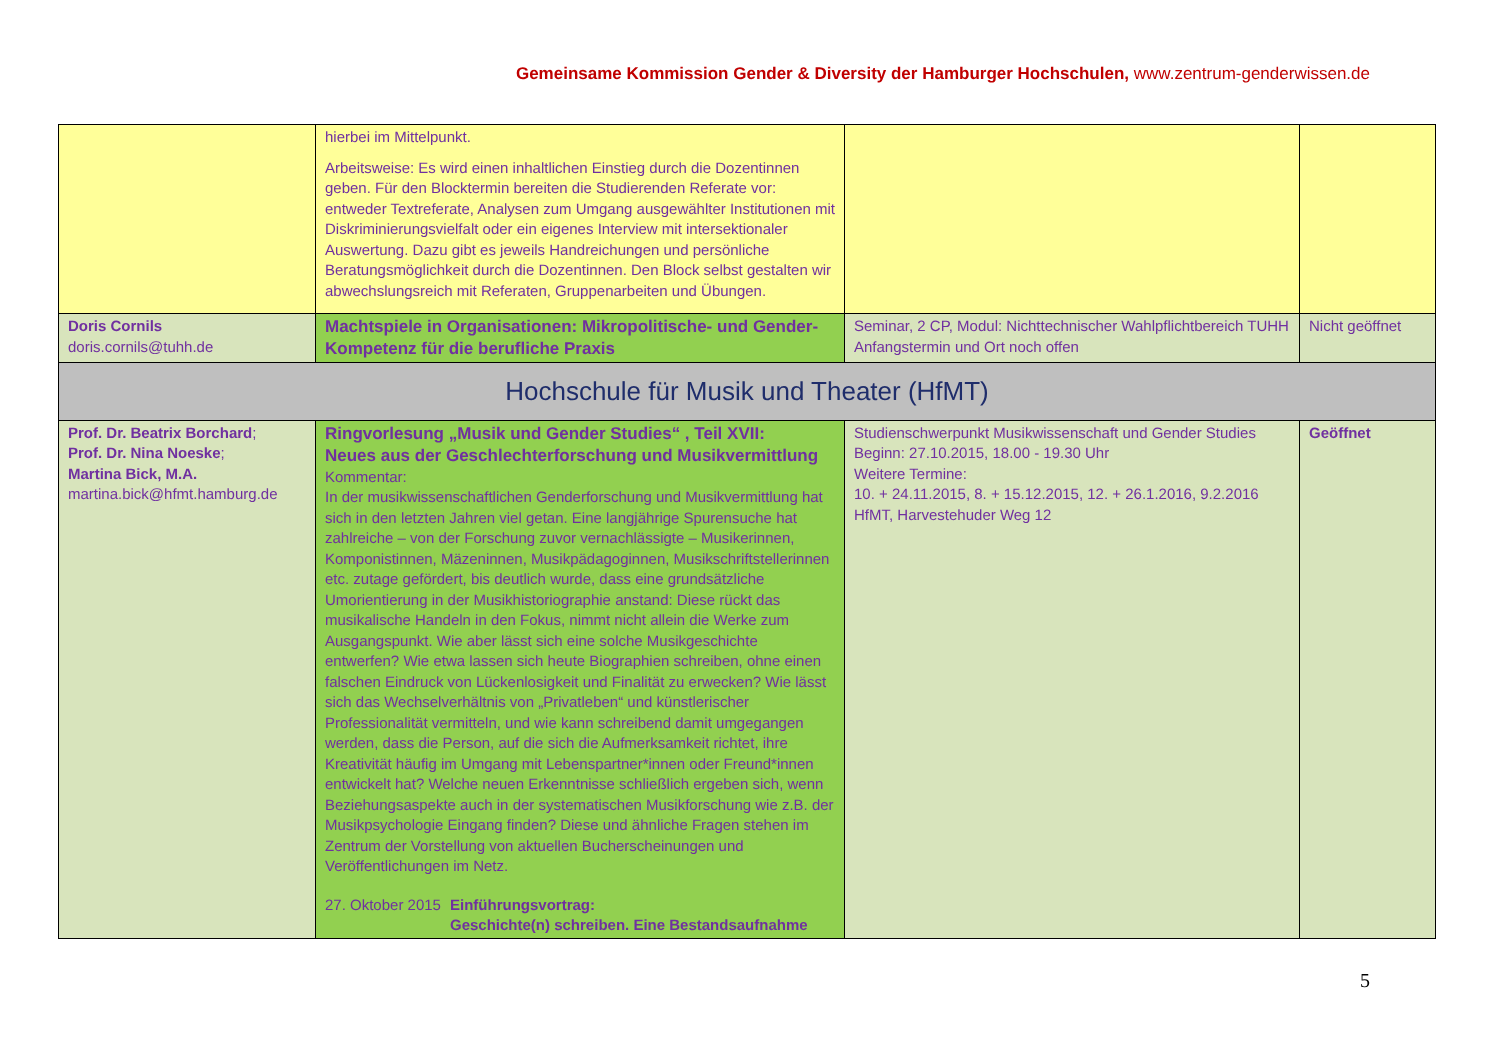Gemeinsame Kommission Gender & Diversity der Hamburger Hochschulen, www.zentrum-genderwissen.de
| | hierbei im Mittelpunkt. Arbeitsweise: Es wird einen inhaltlichen Einstieg durch die Dozentinnen geben. Für den Blocktermin bereiten die Studierenden Referate vor: entweder Textreferate, Analysen zum Umgang ausgewählter Institutionen mit Diskriminierungsvielfalt oder ein eigenes Interview mit intersektionaler Auswertung. Dazu gibt es jeweils Handreichungen und persönliche Beratungsmöglichkeit durch die Dozentinnen. Den Block selbst gestalten wir abwechslungsreich mit Referaten, Gruppenarbeiten und Übungen. | | |
| Doris Cornils doris.cornils@tuhh.de | Machtspiele in Organisationen: Mikropolitische- und Gender-Kompetenz für die berufliche Praxis | Seminar, 2 CP, Modul: Nichttechnischer Wahlpflichtbereich TUHH Anfangstermin und Ort noch offen | Nicht geöffnet |
| Hochschule für Musik und Theater (HfMT) | | | |
| Prof. Dr. Beatrix Borchard ; Prof. Dr. Nina Noeske ; Martina Bick, M.A. martina.bick@hfmt.hamburg.de | Ringvorlesung „Musik und Gender Studies“ , Teil XVII: Neues aus der Geschlechterforschung und Musikvermittlung Kommentar: In der musikwissenschaftlichen Genderforschung und Musikvermittlung hat sich in den letzten Jahren viel getan. Eine langjährige Spurensuche hat zahlreiche – von der Forschung zuvor vernachlässigte – Musikerinnen, Komponistinnen, Mäzeninnen, Musikpädagoginnen, Musikschriftstellerinnen etc. zutage gefördert, bis deutlich wurde, dass eine grundsätzliche Umorientierung in der Musikhistoriographie anstand: Diese rückt das musikalische Handeln in den Fokus, nimmt nicht allein die Werke zum Ausgangspunkt. Wie aber lässt sich eine solche Musikgeschichte entwerfen? Wie etwa lassen sich heute Biographien schreiben, ohne einen falschen Eindruck von Lückenlosigkeit und Finalität zu erwecken? Wie lässt sich das Wechselverhältnis von „Privatleben“ und künstlerischer Professionalität vermitteln, und wie kann schreibend damit umgegangen werden, dass die Person, auf die sich die Aufmerksamkeit richtet, ihre Kreativität häufig im Umgang mit Lebenspartner*innen oder Freund*innen entwickelt hat? Welche neuen Erkenntnisse schließlich ergeben sich, wenn Beziehungsaspekte auch in der systematischen Musikforschung wie z.B. der Musikpsychologie Eingang finden? Diese und ähnliche Fragen stehen im Zentrum der Vorstellung von aktuellen Bucherscheinungen und Veröffentlichungen im Netz. 27. Oktober 2015 Einführungsvortrag: Geschichte(n) schreiben. Eine Bestandsaufnahme | Studienschwerpunkt Musikwissenschaft und Gender Studies Beginn: 27.10.2015, 18.00 - 19.30 Uhr Weitere Termine: 10. + 24.11.2015, 8. + 15.12.2015, 12. + 26.1.2016, 9.2.2016 HfMT, Harvestehuder Weg 12 | Geöffnet |
5